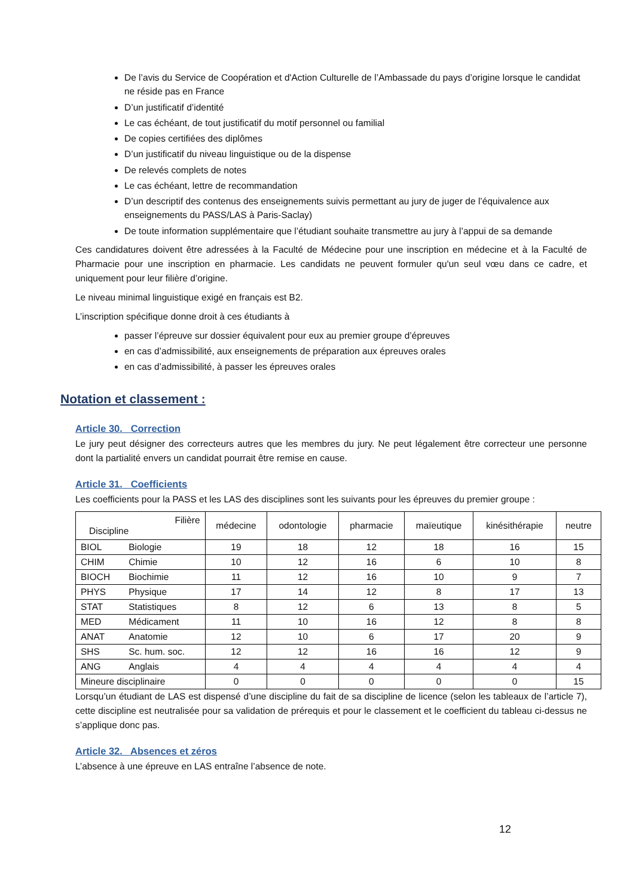De l’avis du Service de Coopération et d'Action Culturelle de l’Ambassade du pays d’origine lorsque le candidat ne réside pas en France
D’un justificatif d’identité
Le cas échéant, de tout justificatif du motif personnel ou familial
De copies certifiées des diplômes
D’un justificatif du niveau linguistique ou de la dispense
De relevés complets de notes
Le cas échéant, lettre de recommandation
D’un descriptif des contenus des enseignements suivis permettant au jury de juger de l’équivalence aux enseignements du PASS/LAS à Paris-Saclay)
De toute information supplémentaire que l’étudiant souhaite transmettre au jury à l’appui de sa demande
Ces candidatures doivent être adressées à la Faculté de Médecine pour une inscription en médecine et à la Faculté de Pharmacie pour une inscription en pharmacie. Les candidats ne peuvent formuler qu'un seul vœu dans ce cadre, et uniquement pour leur filière d’origine.
Le niveau minimal linguistique exigé en français est B2.
L’inscription spécifique donne droit à ces étudiants à
passer l’épreuve sur dossier équivalent pour eux au premier groupe d’épreuves
en cas d’admissibilité, aux enseignements de préparation aux épreuves orales
en cas d’admissibilité, à passer les épreuves orales
Notation et classement :
Article 30. Correction
Le jury peut désigner des correcteurs autres que les membres du jury. Ne peut légalement être correcteur une personne dont la partialité envers un candidat pourrait être remise en cause.
Article 31. Coefficients
Les coefficients pour la PASS et les LAS des disciplines sont les suivants pour les épreuves du premier groupe :
| Filière Discipline | | médecine | odontologie | pharmacie | maïeutique | kinésithérapie | neutre |
| --- | --- | --- | --- | --- | --- | --- | --- |
| BIOL | Biologie | 19 | 18 | 12 | 18 | 16 | 15 |
| CHIM | Chimie | 10 | 12 | 16 | 6 | 10 | 8 |
| BIOCH | Biochimie | 11 | 12 | 16 | 10 | 9 | 7 |
| PHYS | Physique | 17 | 14 | 12 | 8 | 17 | 13 |
| STAT | Statistiques | 8 | 12 | 6 | 13 | 8 | 5 |
| MED | Médicament | 11 | 10 | 16 | 12 | 8 | 8 |
| ANAT | Anatomie | 12 | 10 | 6 | 17 | 20 | 9 |
| SHS | Sc. hum. soc. | 12 | 12 | 16 | 16 | 12 | 9 |
| ANG | Anglais | 4 | 4 | 4 | 4 | 4 | 4 |
| Mineure disciplinaire | | 0 | 0 | 0 | 0 | 0 | 15 |
Lorsqu’un étudiant de LAS est dispensé d’une discipline du fait de sa discipline de licence (selon les tableaux de l’article 7), cette discipline est neutralisée pour sa validation de prérequis et pour le classement et le coefficient du tableau ci-dessus ne s’applique donc pas.
Article 32. Absences et zéros
L’absence à une épreuve en LAS entraîne l’absence de note.
12